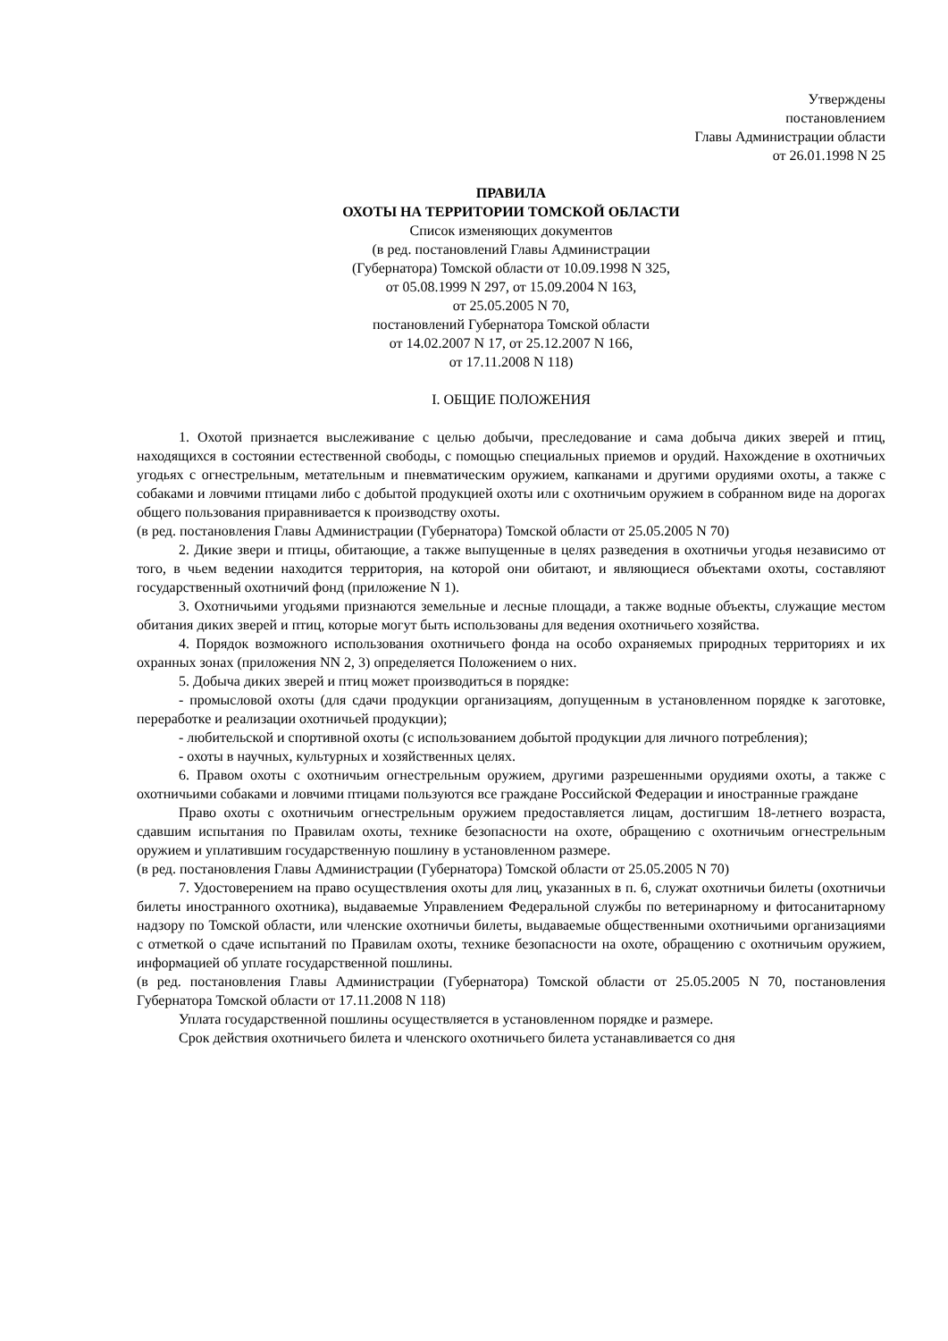Утверждены
постановлением
Главы Администрации области
от 26.01.1998 N 25
ПРАВИЛА
ОХОТЫ НА ТЕРРИТОРИИ ТОМСКОЙ ОБЛАСТИ
Список изменяющих документов
(в ред. постановлений Главы Администрации
(Губернатора) Томской области от 10.09.1998 N 325,
от 05.08.1999 N 297, от 15.09.2004 N 163,
от 25.05.2005 N 70,
постановлений Губернатора Томской области
от 14.02.2007 N 17, от 25.12.2007 N 166,
от 17.11.2008 N 118)
I. ОБЩИЕ ПОЛОЖЕНИЯ
1. Охотой признается выслеживание с целью добычи, преследование и сама добыча диких зверей и птиц, находящихся в состоянии естественной свободы, с помощью специальных приемов и орудий. Нахождение в охотничьих угодьях с огнестрельным, метательным и пневматическим оружием, капканами и другими орудиями охоты, а также с собаками и ловчими птицами либо с добытой продукцией охоты или с охотничьим оружием в собранном виде на дорогах общего пользования приравнивается к производству охоты.
(в ред. постановления Главы Администрации (Губернатора) Томской области от 25.05.2005 N 70)
2. Дикие звери и птицы, обитающие, а также выпущенные в целях разведения в охотничьи угодья независимо от того, в чьем ведении находится территория, на которой они обитают, и являющиеся объектами охоты, составляют государственный охотничий фонд (приложение N 1).
3. Охотничьими угодьями признаются земельные и лесные площади, а также водные объекты, служащие местом обитания диких зверей и птиц, которые могут быть использованы для ведения охотничьего хозяйства.
4. Порядок возможного использования охотничьего фонда на особо охраняемых природных территориях и их охранных зонах (приложения NN 2, 3) определяется Положением о них.
5. Добыча диких зверей и птиц может производиться в порядке:
- промысловой охоты (для сдачи продукции организациям, допущенным в установленном порядке к заготовке, переработке и реализации охотничьей продукции);
- любительской и спортивной охоты (с использованием добытой продукции для личного потребления);
- охоты в научных, культурных и хозяйственных целях.
6. Правом охоты с охотничьим огнестрельным оружием, другими разрешенными орудиями охоты, а также с охотничьими собаками и ловчими птицами пользуются все граждане Российской Федерации и иностранные граждане
Право охоты с охотничьим огнестрельным оружием предоставляется лицам, достигшим 18-летнего возраста, сдавшим испытания по Правилам охоты, технике безопасности на охоте, обращению с охотничьим огнестрельным оружием и уплатившим государственную пошлину в установленном размере.
(в ред. постановления Главы Администрации (Губернатора) Томской области от 25.05.2005 N 70)
7. Удостоверением на право осуществления охоты для лиц, указанных в п. 6, служат охотничьи билеты (охотничьи билеты иностранного охотника), выдаваемые Управлением Федеральной службы по ветеринарному и фитосанитарному надзору по Томской области, или членские охотничьи билеты, выдаваемые общественными охотничьими организациями с отметкой о сдаче испытаний по Правилам охоты, технике безопасности на охоте, обращению с охотничьим оружием, информацией об уплате государственной пошлины.
(в ред. постановления Главы Администрации (Губернатора) Томской области от 25.05.2005 N 70, постановления Губернатора Томской области от 17.11.2008 N 118)
Уплата государственной пошлины осуществляется в установленном порядке и размере.
Срок действия охотничьего билета и членского охотничьего билета устанавливается со дня